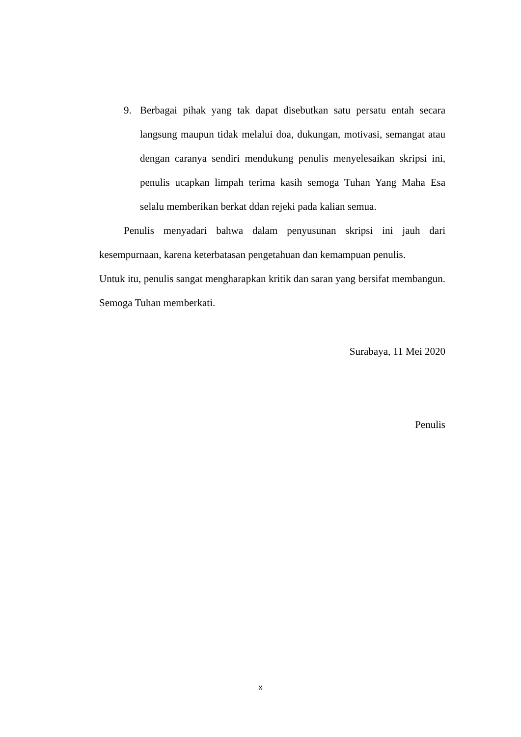9. Berbagai pihak yang tak dapat disebutkan satu persatu entah secara langsung maupun tidak melalui doa, dukungan, motivasi, semangat atau dengan caranya sendiri mendukung penulis menyelesaikan skripsi ini, penulis ucapkan limpah terima kasih semoga Tuhan Yang Maha Esa selalu memberikan berkat ddan rejeki pada kalian semua.
Penulis menyadari bahwa dalam penyusunan skripsi ini jauh dari kesempurnaan, karena keterbatasan pengetahuan dan kemampuan penulis.
Untuk itu, penulis sangat mengharapkan kritik dan saran yang bersifat membangun. Semoga Tuhan memberkati.
Surabaya, 11 Mei 2020
Penulis
x